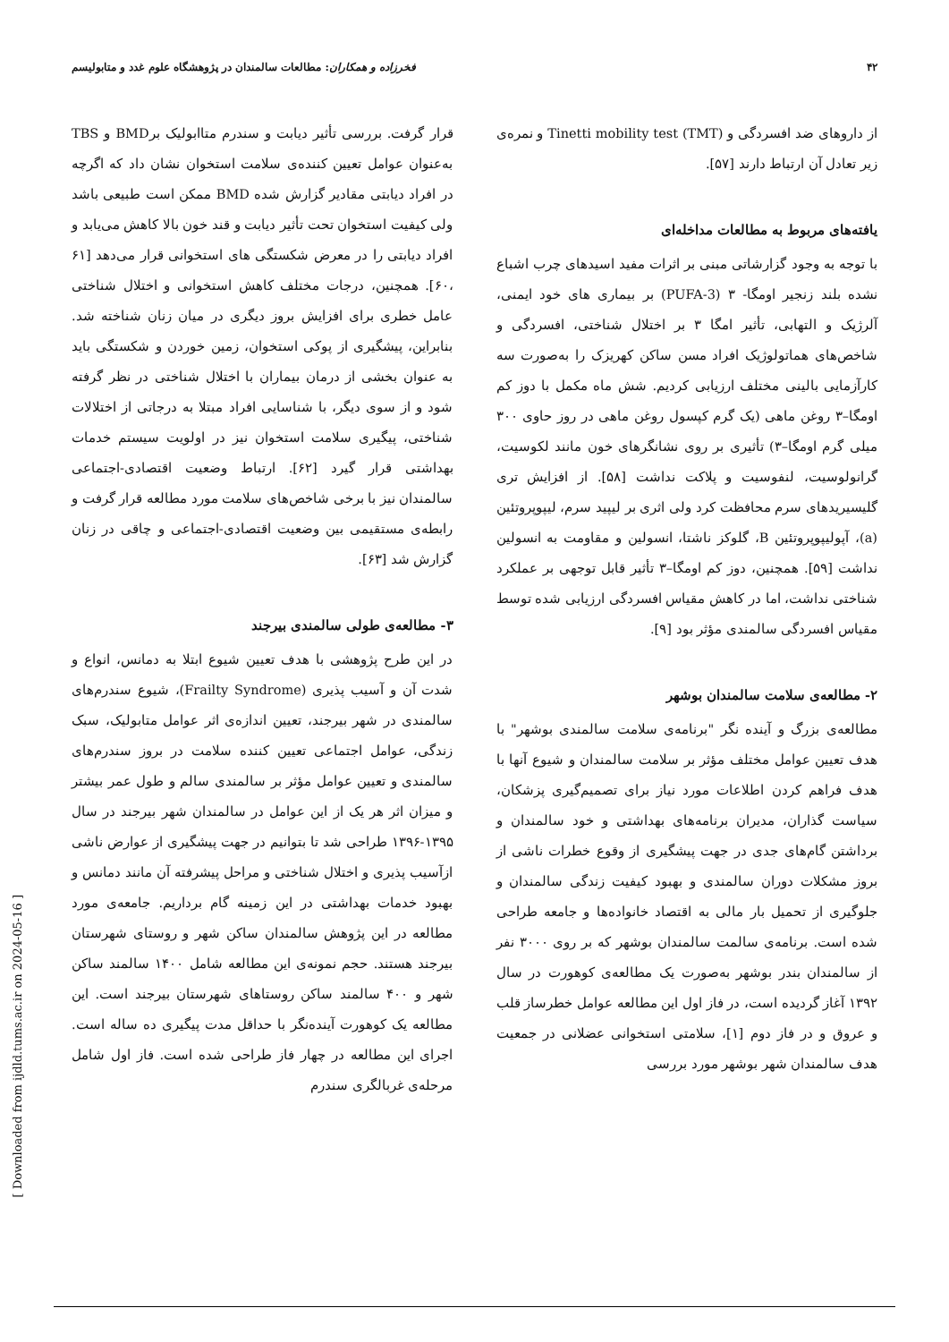۴۲ فخرزاده و همکاران: مطالعات سالمندان در پژوهشگاه علوم غدد و متابولیسم
از داروهای ضد افسردگی و Tinetti mobility test (TMT) و نمره‌ی زیر تعادل آن ارتباط دارند [۵۷].
یافته‌های مربوط به مطالعات مداخله‌ای
با توجه به وجود گزارشاتی مبنی بر اثرات مفید اسیدهای چرب اشباع نشده بلند زنجیر اومگا- ۳ (PUFA-3) بر بیماری های خود ایمنی، آلرژیک و التهابی، تأثیر امگا ۳ بر اختلال شناختی، افسردگی و شاخص‌های هماتولوژیک افراد مسن ساکن کهریزک را به‌صورت سه کارآزمایی بالینی مختلف ارزیابی کردیم. شش ماه مکمل با دوز کم اومگا–۳ روغن ماهی (یک گرم کپسول روغن ماهی در روز حاوی ۳۰۰ میلی گرم اومگا–۳) تأثیری بر روی نشانگرهای خون مانند لکوسیت، گرانولوسیت، لنفوسیت و پلاکت نداشت [۵۸]. از افزایش تری گلیسیریدهای سرم محافظت کرد ولی اثری بر لیپید سرم، لیپوپروتئین (a)، آپولیپوپروتئین B، گلوکز ناشتا، انسولین و مقاومت به انسولین نداشت [۵۹]. همچنین، دوز کم اومگا–۳ تأثیر قابل توجهی بر عملکرد شناختی نداشت، اما در کاهش مقیاس افسردگی ارزیابی شده توسط مقیاس افسردگی سالمندی مؤثر بود [۹].
۲- مطالعه‌ی سلامت سالمندان بوشهر
مطالعه‌ی بزرگ و آینده نگر "برنامه‌ی سلامت سالمندی بوشهر" با هدف تعیین عوامل مختلف مؤثر بر سلامت سالمندان و شیوع آنها با هدف فراهم کردن اطلاعات مورد نیاز برای تصمیم‌گیری پزشکان، سیاست گذاران، مدیران برنامه‌های بهداشتی و خود سالمندان و برداشتن گام‌های جدی در جهت پیشگیری از وقوع خطرات ناشی از بروز مشکلات دوران سالمندی و بهبود کیفیت زندگی سالمندان و جلوگیری از تحمیل بار مالی به اقتصاد خانواده‌ها و جامعه طراحی شده است. برنامه‌ی سالمت سالمندان بوشهر که بر روی ۳۰۰۰ نفر از سالمندان بندر بوشهر به‌صورت یک مطالعه‌ی کوهورت در سال ۱۳۹۲ آغاز گردیده است، در فاز اول این مطالعه عوامل خطرساز قلب و عروق و در فاز دوم [۱]، سلامتی استخوانی عضلانی در جمعیت هدف سالمندان شهر بوشهر مورد بررسی
قرار گرفت. بررسی تأثیر دیابت و سندرم متاابولیک برBMD و TBS به‌عنوان عوامل تعیین کننده‌ی سلامت استخوان نشان داد که اگرچه در افراد دیابتی مقادیر گزارش شده BMD ممکن است طبیعی باشد ولی کیفیت استخوان تحت تأثیر دیابت و قند خون بالا کاهش می‌یابد و افراد دیابتی را در معرض شکستگی های استخوانی قرار می‌دهد [۶۱ ،۶۰]. همچنین، درجات مختلف کاهش استخوانی و اختلال شناختی عامل خطری برای افزایش بروز دیگری در میان زنان شناخته شد. بنابراین، پیشگیری از پوکی استخوان، زمین خوردن و شکستگی باید به عنوان بخشی از درمان بیماران با اختلال شناختی در نظر گرفته شود و از سوی دیگر، با شناسایی افراد مبتلا به درجاتی از اختلالات شناختی، پیگیری سلامت استخوان نیز در اولویت سیستم خدمات بهداشتی قرار گیرد [۶۲]. ارتباط وضعیت اقتصادی-اجتماعی سالمندان نیز با برخی شاخص‌های سلامت مورد مطالعه قرار گرفت و رابطه‌ی مستقیمی بین وضعیت اقتصادی-اجتماعی و چاقی در زنان گزارش شد [۶۳].
۳- مطالعه‌ی طولی سالمندی بیرجند
در این طرح پژوهشی با هدف تعیین شیوع ابتلا به دمانس، انواع و شدت آن و آسیب پذیری (Frailty Syndrome)، شیوع سندرم‌های سالمندی در شهر بیرجند، تعیین اندازه‌ی اثر عوامل متابولیک، سبک زندگی، عوامل اجتماعی تعیین کننده سلامت در بروز سندرم‌های سالمندی و تعیین عوامل مؤثر بر سالمندی سالم و طول عمر بیشتر و میزان اثر هر یک از این عوامل در سالمندان شهر بیرجند در سال ۱۳۹۵-۱۳۹۶ طراحی شد تا بتوانیم در جهت پیشگیری از عوارض ناشی ازآسیب پذیری و اختلال شناختی و مراحل پیشرفته آن مانند دمانس و بهبود خدمات بهداشتی در این زمینه گام برداریم. جامعه‌ی مورد مطالعه در این پژوهش سالمندان ساکن شهر و روستای شهرستان بیرجند هستند. حجم نمونه‌ی این مطالعه شامل ۱۴۰۰ سالمند ساکن شهر و ۴۰۰ سالمند ساکن روستاهای شهرستان بیرجند است. این مطالعه یک کوهورت آینده‌نگر با حداقل مدت پیگیری ده ساله است. اجرای این مطالعه در چهار فاز طراحی شده است. فاز اول شامل مرحله‌ی غربالگری سندرم
[ Downloaded from ijdld.tums.ac.ir on 2024-05-16 ]